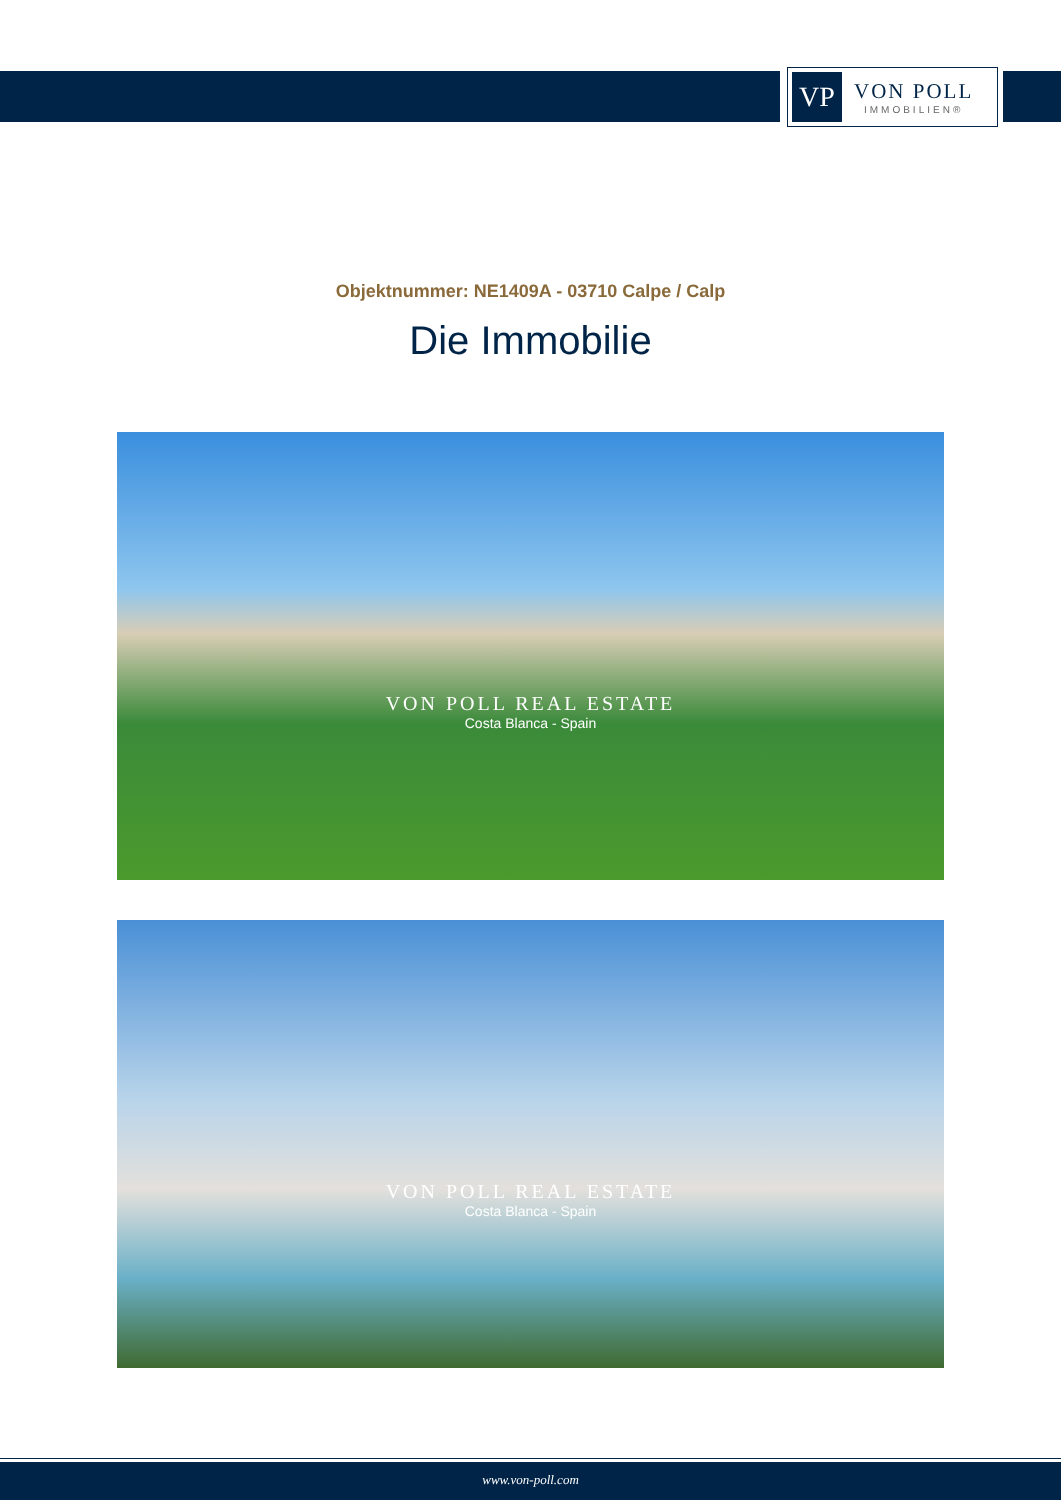VP
VON POLL
IMMOBILIEN®
Objektnummer: NE1409A - 03710 Calpe / Calp
Die Immobilie
VON POLL REAL ESTATE
Costa Blanca - Spain
VON POLL REAL ESTATE
Costa Blanca - Spain
www.von-poll.com